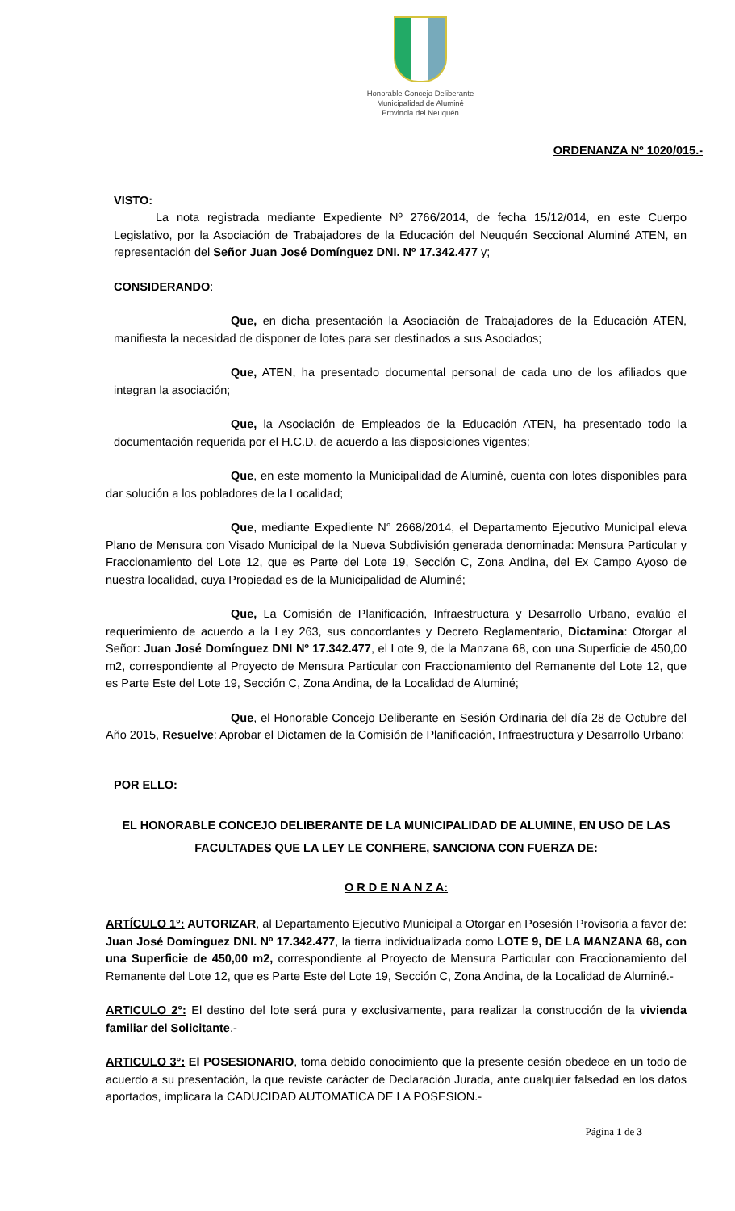Honorable Concejo Deliberante
Municipalidad de Aluminé
Provincia del Neuquén
ORDENANZA Nº 1020/015.-
VISTO:
La nota registrada mediante Expediente Nº 2766/2014, de fecha 15/12/014, en este Cuerpo Legislativo, por la Asociación de Trabajadores de la Educación del Neuquén Seccional Aluminé ATEN, en representación del Señor Juan José Domínguez DNI. Nº 17.342.477 y;
CONSIDERANDO:
Que, en dicha presentación la Asociación de Trabajadores de la Educación ATEN, manifiesta la necesidad de disponer de lotes para ser destinados a sus Asociados;
Que, ATEN, ha presentado documental personal de cada uno de los afiliados que integran la asociación;
Que, la Asociación de Empleados de la Educación ATEN, ha presentado todo la documentación requerida por el H.C.D. de acuerdo a las disposiciones vigentes;
Que, en este momento la Municipalidad de Aluminé, cuenta con lotes disponibles para dar solución a los pobladores de la Localidad;
Que, mediante Expediente N° 2668/2014, el Departamento Ejecutivo Municipal eleva Plano de Mensura con Visado Municipal de la Nueva Subdivisión generada denominada: Mensura Particular y Fraccionamiento del Lote 12, que es Parte del Lote 19, Sección C, Zona Andina, del Ex Campo Ayoso de nuestra localidad, cuya Propiedad es de la Municipalidad de Aluminé;
Que, La Comisión de Planificación, Infraestructura y Desarrollo Urbano, evalúo el requerimiento de acuerdo a la Ley 263, sus concordantes y Decreto Reglamentario, Dictamina: Otorgar al Señor: Juan José Domínguez DNI Nº 17.342.477, el Lote 9, de la Manzana 68, con una Superficie de 450,00 m2, correspondiente al Proyecto de Mensura Particular con Fraccionamiento del Remanente del Lote 12, que es Parte Este del Lote 19, Sección C, Zona Andina, de la Localidad de Aluminé;
Que, el Honorable Concejo Deliberante en Sesión Ordinaria del día 28 de Octubre del Año 2015, Resuelve: Aprobar el Dictamen de la Comisión de Planificación, Infraestructura y Desarrollo Urbano;
POR ELLO:
EL HONORABLE CONCEJO DELIBERANTE DE LA MUNICIPALIDAD DE ALUMINE, EN USO DE LAS FACULTADES QUE LA LEY LE CONFIERE, SANCIONA CON FUERZA DE:
O R D E N A N Z A:
ARTÍCULO 1°: AUTORIZAR, al Departamento Ejecutivo Municipal a Otorgar en Posesión Provisoria a favor de: Juan José Domínguez DNI. Nº 17.342.477, la tierra individualizada como LOTE 9, DE LA MANZANA 68, con una Superficie de 450,00 m2, correspondiente al Proyecto de Mensura Particular con Fraccionamiento del Remanente del Lote 12, que es Parte Este del Lote 19, Sección C, Zona Andina, de la Localidad de Aluminé.-
ARTICULO 2°: El destino del lote será pura y exclusivamente, para realizar la construcción de la vivienda familiar del Solicitante.-
ARTICULO 3°: El POSESIONARIO, toma debido conocimiento que la presente cesión obedece en un todo de acuerdo a su presentación, la que reviste carácter de Declaración Jurada, ante cualquier falsedad en los datos aportados, implicara la CADUCIDAD AUTOMATICA DE LA POSESION.-
Página 1 de 3